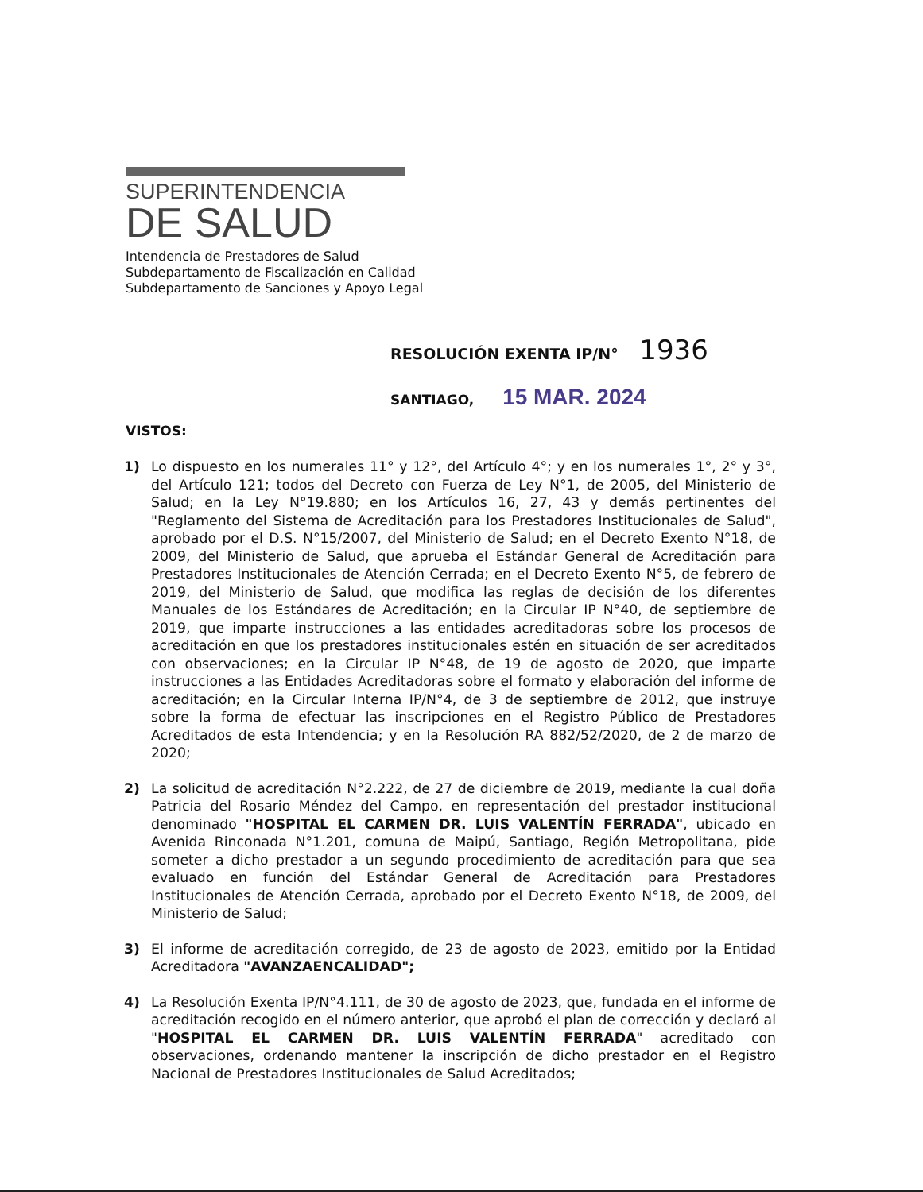SUPERINTENDENCIA
DE SALUD
Intendencia de Prestadores de Salud
Subdepartamento de Fiscalización en Calidad
Subdepartamento de Sanciones y Apoyo Legal
RESOLUCIÓN EXENTA IP/N° 1936
SANTIAGO, 15 MAR. 2024
VISTOS:
1) Lo dispuesto en los numerales 11° y 12°, del Artículo 4°; y en los numerales 1°, 2° y 3°, del Artículo 121; todos del Decreto con Fuerza de Ley N°1, de 2005, del Ministerio de Salud; en la Ley N°19.880; en los Artículos 16, 27, 43 y demás pertinentes del "Reglamento del Sistema de Acreditación para los Prestadores Institucionales de Salud", aprobado por el D.S. N°15/2007, del Ministerio de Salud; en el Decreto Exento N°18, de 2009, del Ministerio de Salud, que aprueba el Estándar General de Acreditación para Prestadores Institucionales de Atención Cerrada; en el Decreto Exento N°5, de febrero de 2019, del Ministerio de Salud, que modifica las reglas de decisión de los diferentes Manuales de los Estándares de Acreditación; en la Circular IP N°40, de septiembre de 2019, que imparte instrucciones a las entidades acreditadoras sobre los procesos de acreditación en que los prestadores institucionales estén en situación de ser acreditados con observaciones; en la Circular IP N°48, de 19 de agosto de 2020, que imparte instrucciones a las Entidades Acreditadoras sobre el formato y elaboración del informe de acreditación; en la Circular Interna IP/N°4, de 3 de septiembre de 2012, que instruye sobre la forma de efectuar las inscripciones en el Registro Público de Prestadores Acreditados de esta Intendencia; y en la Resolución RA 882/52/2020, de 2 de marzo de 2020;
2) La solicitud de acreditación N°2.222, de 27 de diciembre de 2019, mediante la cual doña Patricia del Rosario Méndez del Campo, en representación del prestador institucional denominado "HOSPITAL EL CARMEN DR. LUIS VALENTÍN FERRADA", ubicado en Avenida Rinconada N°1.201, comuna de Maipú, Santiago, Región Metropolitana, pide someter a dicho prestador a un segundo procedimiento de acreditación para que sea evaluado en función del Estándar General de Acreditación para Prestadores Institucionales de Atención Cerrada, aprobado por el Decreto Exento N°18, de 2009, del Ministerio de Salud;
3) El informe de acreditación corregido, de 23 de agosto de 2023, emitido por la Entidad Acreditadora "AVANZAENCALIDAD";
4) La Resolución Exenta IP/N°4.111, de 30 de agosto de 2023, que, fundada en el informe de acreditación recogido en el número anterior, que aprobó el plan de corrección y declaró al "HOSPITAL EL CARMEN DR. LUIS VALENTÍN FERRADA" acreditado con observaciones, ordenando mantener la inscripción de dicho prestador en el Registro Nacional de Prestadores Institucionales de Salud Acreditados;